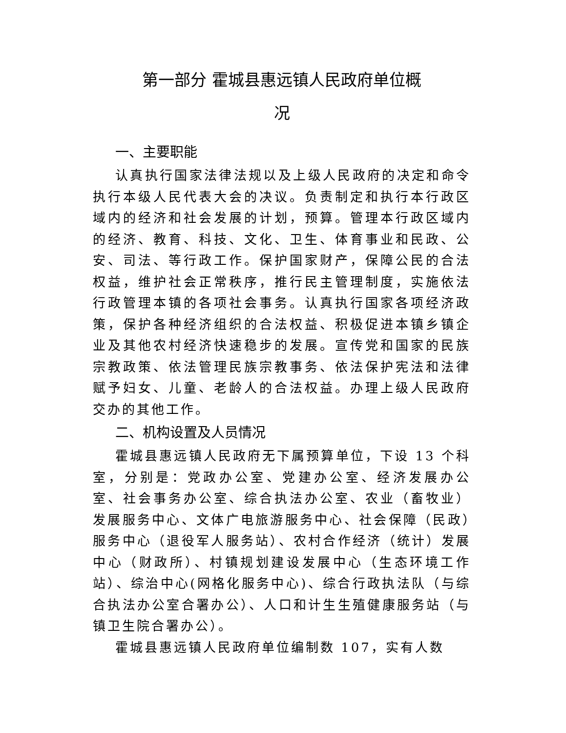第一部分 霍城县惠远镇人民政府单位概
况
一、主要职能
认真执行国家法律法规以及上级人民政府的决定和命令执行本级人民代表大会的决议。负责制定和执行本行政区域内的经济和社会发展的计划，预算。管理本行政区域内的经济、教育、科技、文化、卫生、体育事业和民政、公安、司法、等行政工作。保护国家财产，保障公民的合法权益，维护社会正常秩序，推行民主管理制度，实施依法行政管理本镇的各项社会事务。认真执行国家各项经济政策，保护各种经济组织的合法权益、积极促进本镇乡镇企业及其他农村经济快速稳步的发展。宣传党和国家的民族宗教政策、依法管理民族宗教事务、依法保护宪法和法律赋予妇女、儿童、老龄人的合法权益。办理上级人民政府交办的其他工作。
二、机构设置及人员情况
霍城县惠远镇人民政府无下属预算单位，下设 13 个科室，分别是：党政办公室、党建办公室、经济发展办公室、社会事务办公室、综合执法办公室、农业（畜牧业）发展服务中心、文体广电旅游服务中心、社会保障（民政）服务中心（退役军人服务站）、农村合作经济（统计）发展中心（财政所）、村镇规划建设发展中心（生态环境工作站）、综治中心(网格化服务中心)、综合行政执法队（与综合执法办公室合署办公）、人口和计生生殖健康服务站（与镇卫生院合署办公）。
霍城县惠远镇人民政府单位编制数 107，实有人数